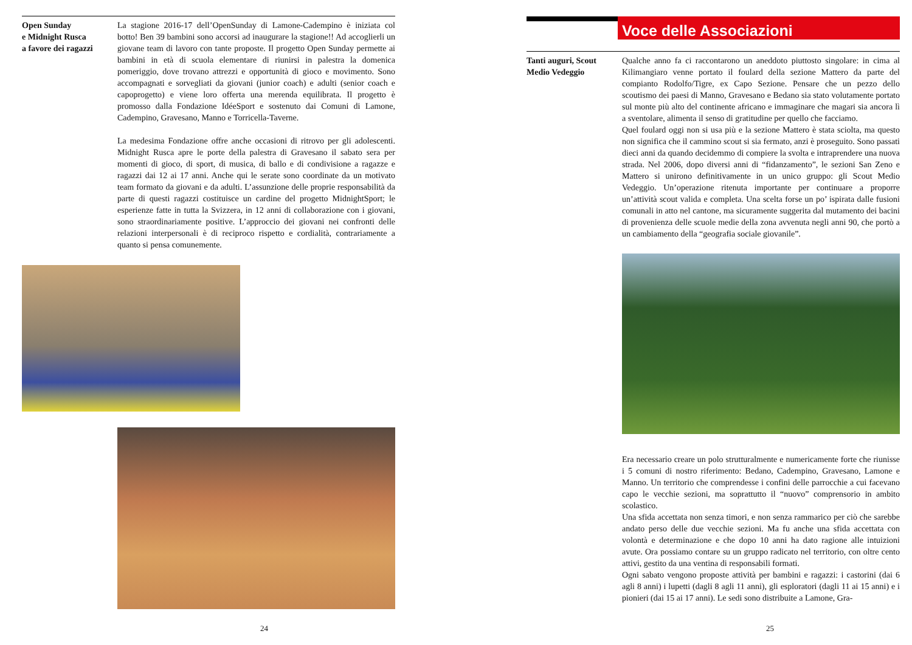Open Sunday
e Midnight Rusca
a favore dei ragazzi
La stagione 2016-17 dell’OpenSunday di Lamone-Cadempino è iniziata col botto! Ben 39 bambini sono accorsi ad inaugurare la stagione!! Ad accoglierli un giovane team di lavoro con tante proposte. Il progetto Open Sunday permette ai bambini in età di scuola elementare di riunirsi in palestra la domenica pomeriggio, dove trovano attrezzi e opportunità di gioco e movimento. Sono accompagnati e sorvegliati da giovani (junior coach) e adulti (senior coach e capoprogetto) e viene loro offerta una merenda equilibrata. Il progetto è promosso dalla Fondazione IdéeSport e sostenuto dai Comuni di Lamone, Cadempino, Gravesano, Manno e Torricella-Taverne.
La medesima Fondazione offre anche occasioni di ritrovo per gli adolescenti. Midnight Rusca apre le porte della palestra di Gravesano il sabato sera per momenti di gioco, di sport, di musica, di ballo e di condivisione a ragazze e ragazzi dai 12 ai 17 anni. Anche qui le serate sono coordinate da un motivato team formato da giovani e da adulti. L’assunzione delle proprie responsabilità da parte di questi ragazzi costituisce un cardine del progetto MidnightSport; le esperienze fatte in tutta la Svizzera, in 12 anni di collaborazione con i giovani, sono straordinariamente positive. L’approccio dei giovani nei confronti delle relazioni interpersonali è di reciproco rispetto e cordialità, contrariamente a quanto si pensa comunemente.
24
Voce delle Associazioni
Tanti auguri, Scout
Medio Vedeggio
Qualche anno fa ci raccontarono un aneddoto piuttosto singolare: in cima al Kilimangiaro venne portato il foulard della sezione Mattero da parte del compianto Rodolfo/Tigre, ex Capo Sezione. Pensare che un pezzo dello scoutismo dei paesi di Manno, Gravesano e Bedano sia stato volutamente portato sul monte più alto del continente africano e immaginare che magari sia ancora lì a sventolare, alimenta il senso di gratitudine per quello che facciamo.
Quel foulard oggi non si usa più e la sezione Mattero è stata sciolta, ma questo non significa che il cammino scout si sia fermato, anzi è proseguito. Sono passati dieci anni da quando decidemmo di compiere la svolta e intraprendere una nuova strada. Nel 2006, dopo diversi anni di “fidanzamento”, le sezioni San Zeno e Mattero si unirono definitivamente in un unico gruppo: gli Scout Medio Vedeggio. Un’operazione ritenuta importante per continuare a proporre un’attività scout valida e completa. Una scelta forse un po’ ispirata dalle fusioni comunali in atto nel cantone, ma sicuramente suggerita dal mutamento dei bacini di provenienza delle scuole medie della zona avvenuta negli anni 90, che portò a un cambiamento della “geografia sociale giovanile”.
Era necessario creare un polo strutturalmente e numericamente forte che riunisse i 5 comuni di nostro riferimento: Bedano, Cadempino, Gravesano, Lamone e Manno. Un territorio che comprendesse i confini delle parrocchie a cui facevano capo le vecchie sezioni, ma soprattutto il “nuovo” comprensorio in ambito scolastico.
Una sfida accettata non senza timori, e non senza rammarico per ciò che sarebbe andato perso delle due vecchie sezioni. Ma fu anche una sfida accettata con volontà e determinazione e che dopo 10 anni ha dato ragione alle intuizioni avute. Ora possiamo contare su un gruppo radicato nel territorio, con oltre cento attivi, gestito da una ventina di responsabili formati.
Ogni sabato vengono proposte attività per bambini e ragazzi: i castorini (dai 6 agli 8 anni) i lupetti (dagli 8 agli 11 anni), gli esploratori (dagli 11 ai 15 anni) e i pionieri (dai 15 ai 17 anni). Le sedi sono distribuite a Lamone, Gra-
25